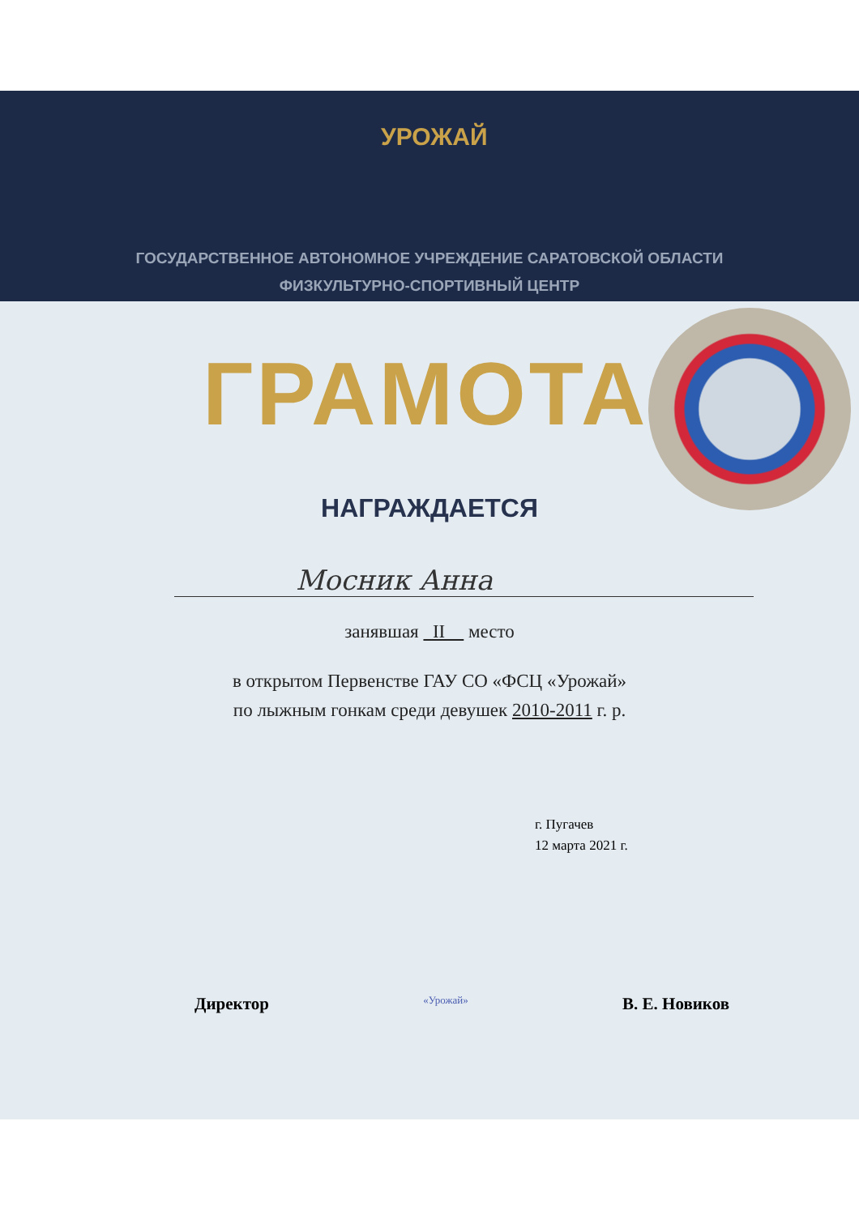УРОЖАЙ
ГОСУДАРСТВЕННОЕ АВТОНОМНОЕ УЧРЕЖДЕНИЕ САРАТОВСКОЙ ОБЛАСТИ
ФИЗКУЛЬТУРНО-СПОРТИВНЫЙ ЦЕНТР
ГРАМОТА
НАГРАЖДАЕТСЯ
Мосник Анна
занявшая II место
в открытом Первенстве ГАУ СО «ФСЦ «Урожай»
по лыжным гонкам среди девушек 2010-2011 г. р.
г. Пугачев
12 марта 2021 г.
Директор «Урожай» В. Е. Новиков